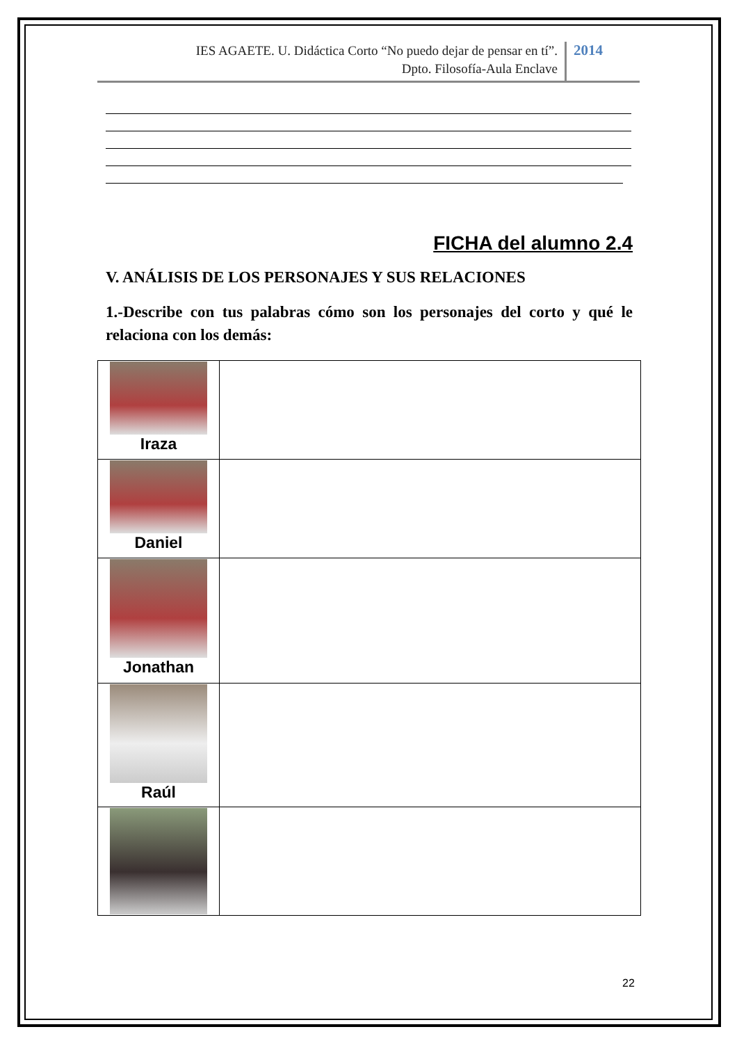IES AGAETE. U. Didáctica Corto “No puedo dejar de pensar en tí”.
Dpto. Filosofía-Aula Enclave
2014
FICHA del alumno 2.4
V. ANÁLISIS DE LOS PERSONAJES Y SUS RELACIONES
1.-Describe con tus palabras cómo son los personajes del corto y qué le relaciona con los demás:
| Iraza | |
| Daniel | |
| Jonathan | |
| Raúl | |
22